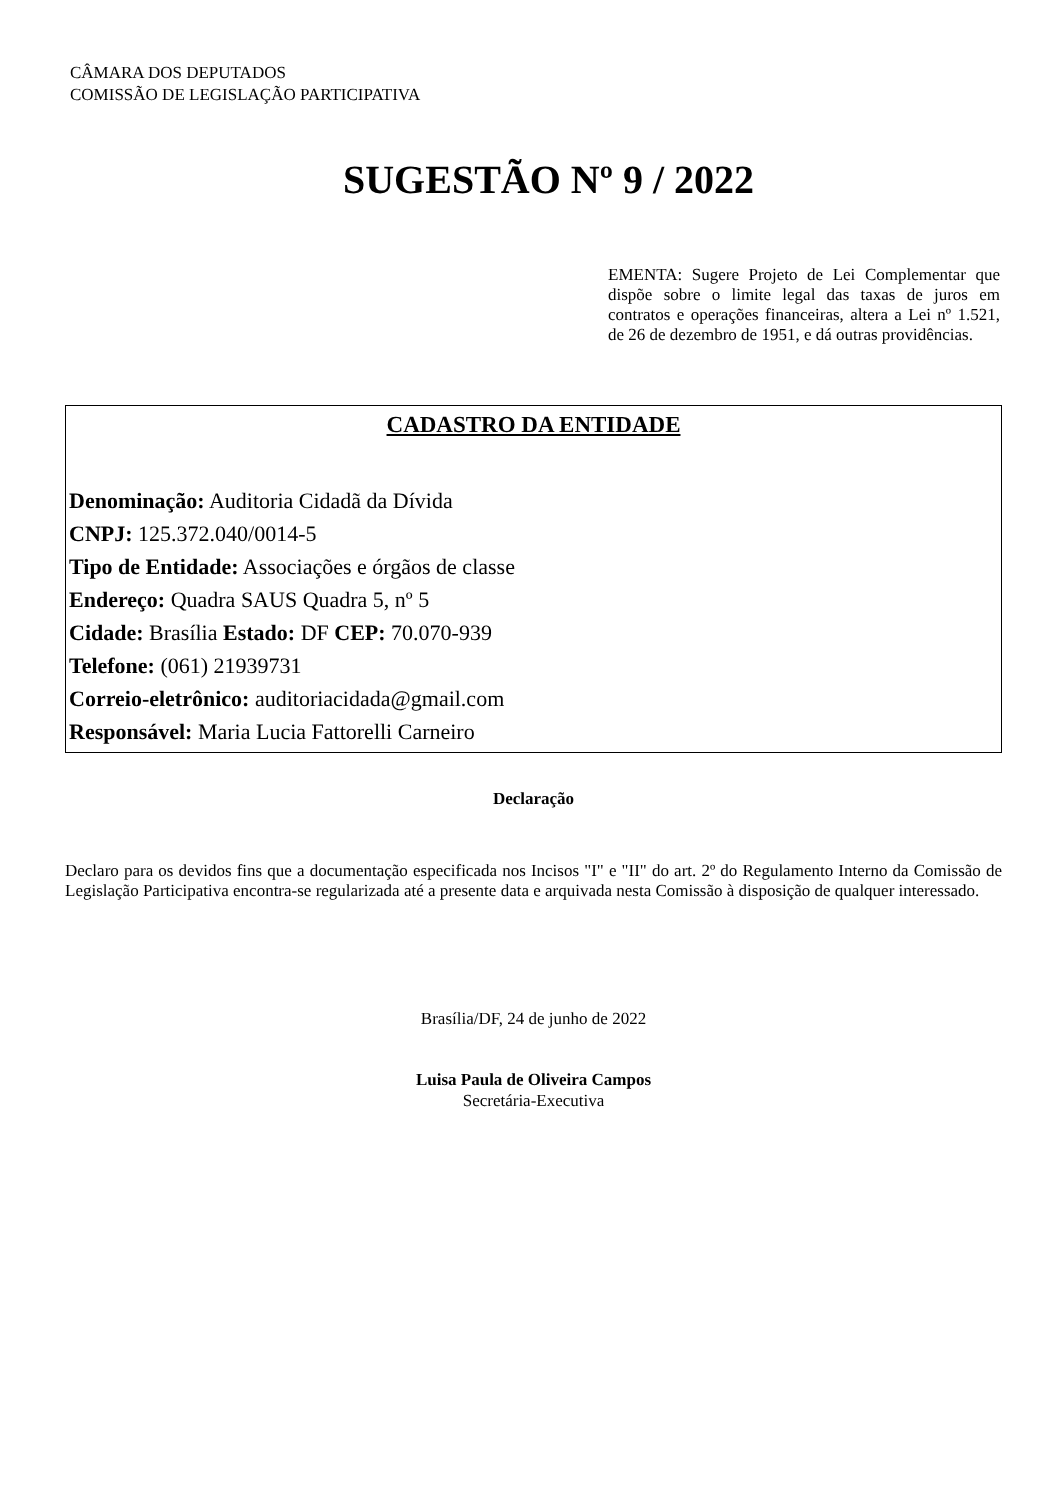CÂMARA DOS DEPUTADOS
COMISSÃO DE LEGISLAÇÃO PARTICIPATIVA
SUGESTÃO Nº 9 / 2022
EMENTA: Sugere Projeto de Lei Complementar que dispõe sobre o limite legal das taxas de juros em contratos e operações financeiras, altera a Lei nº 1.521, de 26 de dezembro de 1951, e dá outras providências.
CADASTRO DA ENTIDADE
Denominação: Auditoria Cidadã da Dívida
CNPJ: 125.372.040/0014-5
Tipo de Entidade: Associações e órgãos de classe
Endereço: Quadra SAUS Quadra 5, nº 5
Cidade: Brasília Estado: DF CEP: 70.070-939
Telefone: (061) 21939731
Correio-eletrônico: auditoriacidada@gmail.com
Responsável: Maria Lucia Fattorelli Carneiro
Declaração
Declaro para os devidos fins que a documentação especificada nos Incisos "I" e "II" do art. 2º do Regulamento Interno da Comissão de Legislação Participativa encontra-se regularizada até a presente data e arquivada nesta Comissão à disposição de qualquer interessado.
Brasília/DF, 24 de junho de 2022
Luisa Paula de Oliveira Campos
Secretária-Executiva